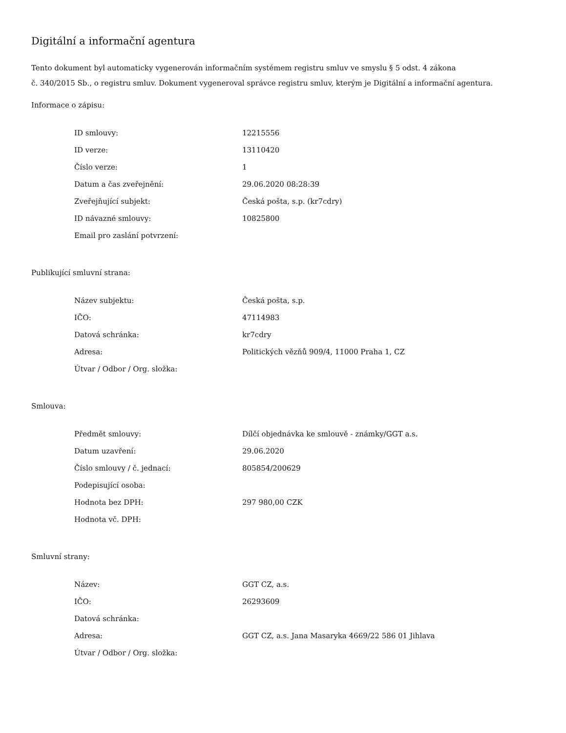Digitální a informační agentura
Tento dokument byl automaticky vygenerován informačním systémem registru smluv ve smyslu § 5 odst. 4 zákona
č. 340/2015 Sb., o registru smluv. Dokument vygeneroval správce registru smluv, kterým je Digitální a informační agentura.
Informace o zápisu:
| ID smlouvy: | 12215556 |
| ID verze: | 13110420 |
| Číslo verze: | 1 |
| Datum a čas zveřejnění: | 29.06.2020 08:28:39 |
| Zveřejňující subjekt: | Česká pošta, s.p. (kr7cdry) |
| ID návazné smlouvy: | 10825800 |
| Email pro zaslání potvrzení: | |
Publikující smluvní strana:
| Název subjektu: | Česká pošta, s.p. |
| IČO: | 47114983 |
| Datová schránka: | kr7cdry |
| Adresa: | Politických vězňů 909/4, 11000 Praha 1, CZ |
| Útvar / Odbor / Org. složka: | |
Smlouva:
| Předmět smlouvy: | Dílčí objednávka ke smlouvě - známky/GGT a.s. |
| Datum uzavření: | 29.06.2020 |
| Číslo smlouvy / č. jednací: | 805854/200629 |
| Podepisující osoba: | |
| Hodnota bez DPH: | 297 980,00 CZK |
| Hodnota vč. DPH: | |
Smluvní strany:
| Název: | GGT CZ, a.s. |
| IČO: | 26293609 |
| Datová schránka: | |
| Adresa: | GGT CZ, a.s. Jana Masaryka 4669/22 586 01 Jihlava |
| Útvar / Odbor / Org. složka: | |